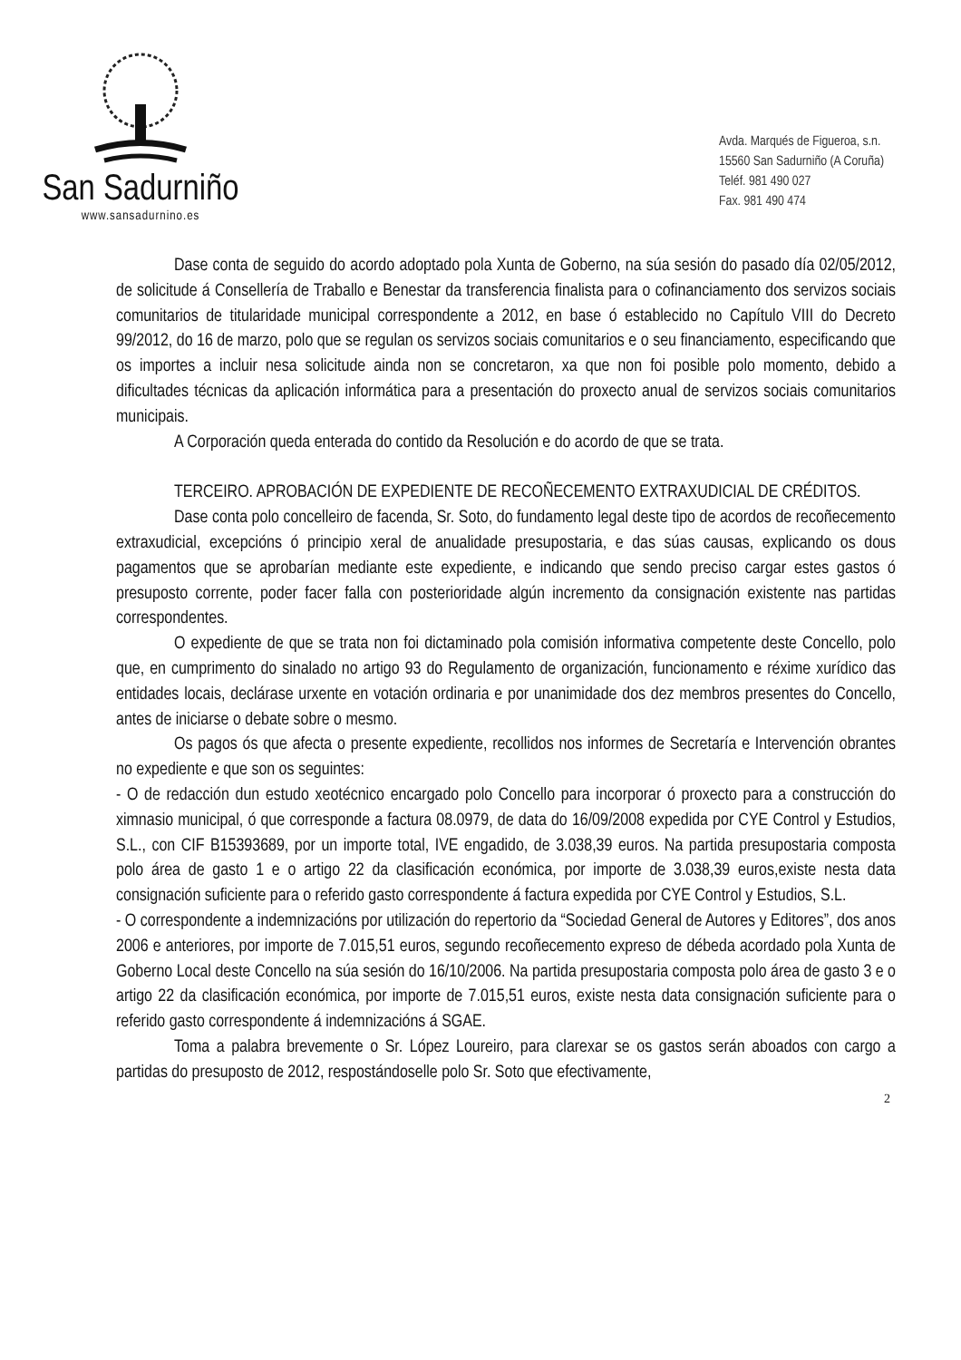San Sadurniño
www.sansadurnino.es
Avda. Marqués de Figueroa, s.n.
15560 San Sadurniño (A Coruña)
Teléf. 981 490 027
Fax. 981 490 474
Dase conta de seguido do acordo adoptado pola Xunta de Goberno, na súa sesión do pasado día 02/05/2012, de solicitude á Consellería de Traballo e Benestar da transferencia finalista para o cofinanciamento dos servizos sociais comunitarios de titularidade municipal correspondente a 2012, en base ó establecido no Capítulo VIII do Decreto 99/2012, do 16 de marzo, polo que se regulan os servizos sociais comunitarios e o seu financiamento, especificando que os importes a incluir nesa solicitude ainda non se concretaron, xa que non foi posible polo momento, debido a dificultades técnicas da aplicación informática para a presentación do proxecto anual de servizos sociais comunitarios municipais.
A Corporación queda enterada do contido da Resolución e do acordo de que se trata.
TERCEIRO. APROBACIÓN DE EXPEDIENTE DE RECOÑECEMENTO EXTRAXUDICIAL DE CRÉDITOS.
Dase conta polo concelleiro de facenda, Sr. Soto, do fundamento legal deste tipo de acordos de recoñecemento extraxudicial, excepcións ó principio xeral de anualidade presupostaria, e das súas causas, explicando os dous pagamentos que se aprobarían mediante este expediente, e indicando que sendo preciso cargar estes gastos ó presuposto corrente, poder facer falla con posterioridade algún incremento da consignación existente nas partidas correspondentes.
O expediente de que se trata non foi dictaminado pola comisión informativa competente deste Concello, polo que, en cumprimento do sinalado no artigo 93 do Regulamento de organización, funcionamento e réxime xurídico das entidades locais, declárase urxente en votación ordinaria e por unanimidade dos dez membros presentes do Concello, antes de iniciarse o debate sobre o mesmo.
Os pagos ós que afecta o presente expediente, recollidos nos informes de Secretaría e Intervención obrantes no expediente e que son os seguintes:
- O de redacción dun estudo xeotécnico encargado polo Concello para incorporar ó proxecto para a construcción do ximnasio municipal, ó que corresponde a factura 08.0979, de data do 16/09/2008 expedida por CYE Control y Estudios, S.L., con CIF B15393689, por un importe total, IVE engadido, de 3.038,39 euros. Na partida presupostaria composta polo área de gasto 1 e o artigo 22 da clasificación económica, por importe de 3.038,39 euros,existe nesta data consignación suficiente para o referido gasto correspondente á factura expedida por CYE Control y Estudios, S.L.
- O correspondente a indemnizacións por utilización do repertorio da “Sociedad General de Autores y Editores”, dos anos 2006 e anteriores, por importe de 7.015,51 euros, segundo recoñecemento expreso de débeda acordado pola Xunta de Goberno Local deste Concello na súa sesión do 16/10/2006. Na partida presupostaria composta polo área de gasto 3 e o artigo 22 da clasificación económica, por importe de 7.015,51 euros, existe nesta data consignación suficiente para o referido gasto correspondente á indemnizacións á SGAE.
Toma a palabra brevemente o Sr. López Loureiro, para clarexar se os gastos serán aboados con cargo a partidas do presuposto de 2012, respostándoselle polo Sr. Soto que efectivamente,
2